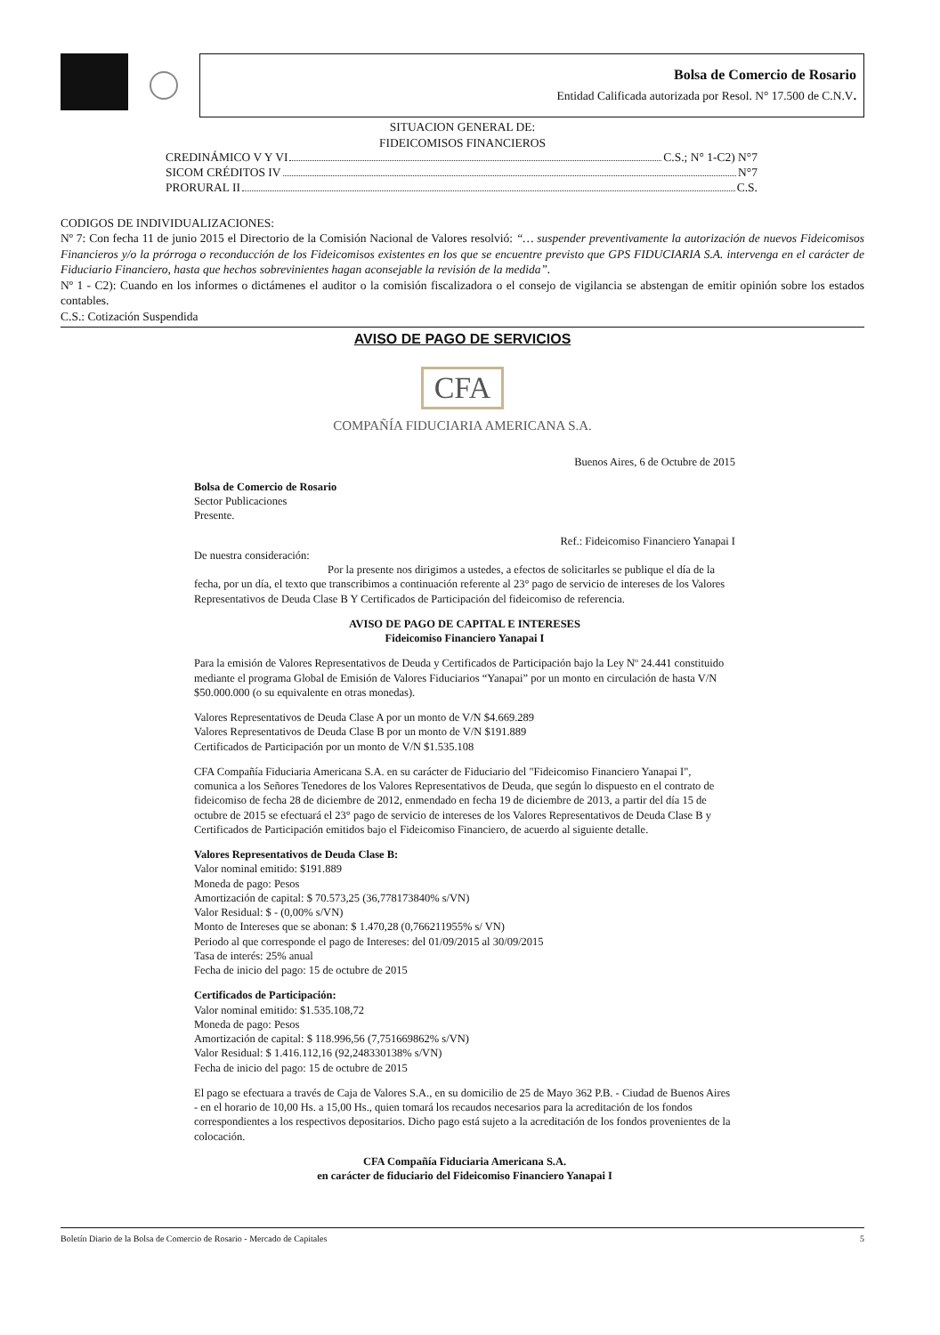Bolsa de Comercio de Rosario
Entidad Calificada autorizada por Resol. N° 17.500 de C.N.V.
SITUACION GENERAL DE:
FIDEICOMISOS FINANCIEROS
CREDINÁMICO V Y VI C.S.; N° 1-C2) N°7
SICOM CRÉDITOS IV N°7
PRORURAL II C.S.
CODIGOS DE INDIVIDUALIZACIONES:
Nº 7: Con fecha 11 de junio 2015 el Directorio de la Comisión Nacional de Valores resolvió: “… suspender preventivamente la autorización de nuevos Fideicomisos Financieros y/o la prórroga o reconducción de los Fideicomisos existentes en los que se encuentre previsto que GPS FIDUCIARIA S.A. intervenga en el carácter de Fiduciario Financiero, hasta que hechos sobrevinientes hagan aconsejable la revisión de la medida”.
Nº 1 - C2): Cuando en los informes o dictámenes el auditor o la comisión fiscalizadora o el consejo de vigilancia se abstengan de emitir opinión sobre los estados contables.
C.S.: Cotización Suspendida
AVISO DE PAGO DE SERVICIOS
CFA
COMPAÑÍA FIDUCIARIA AMERICANA S.A.
Buenos Aires, 6 de Octubre de 2015
Bolsa de Comercio de Rosario
Sector Publicaciones
Presente.
Ref.: Fideicomiso Financiero Yanapai I
De nuestra consideración:
Por la presente nos dirigimos a ustedes, a efectos de solicitarles se publique el día de la fecha, por un día, el texto que transcribimos a continuación referente al 23° pago de servicio de intereses de los Valores Representativos de Deuda Clase B Y Certificados de Participación del fideicomiso de referencia.
AVISO DE PAGO DE CAPITAL E INTERESES
Fideicomiso Financiero Yanapai I
Para la emisión de Valores Representativos de Deuda y Certificados de Participación bajo la Ley Nº 24.441 constituido mediante el programa Global de Emisión de Valores Fiduciarios “Yanapai” por un monto en circulación de hasta V/N $50.000.000 (o su equivalente en otras monedas).
Valores Representativos de Deuda Clase A por un monto de V/N $4.669.289
Valores Representativos de Deuda Clase B por un monto de V/N $191.889
Certificados de Participación por un monto de V/N $1.535.108
CFA Compañía Fiduciaria Americana S.A. en su carácter de Fiduciario del "Fideicomiso Financiero Yanapai I", comunica a los Señores Tenedores de los Valores Representativos de Deuda, que según lo dispuesto en el contrato de fideicomiso de fecha 28 de diciembre de 2012, enmendado en fecha 19 de diciembre de 2013, a partir del día 15 de octubre de 2015 se efectuará el 23° pago de servicio de intereses de los Valores Representativos de Deuda Clase B y Certificados de Participación emitidos bajo el Fideicomiso Financiero, de acuerdo al siguiente detalle.
Valores Representativos de Deuda Clase B:
Valor nominal emitido: $191.889
Moneda de pago: Pesos
Amortización de capital: $ 70.573,25 (36,778173840% s/VN)
Valor Residual: $ - (0,00% s/VN)
Monto de Intereses que se abonan: $ 1.470,28 (0,766211955% s/ VN)
Periodo al que corresponde el pago de Intereses: del 01/09/2015 al 30/09/2015
Tasa de interés: 25% anual
Fecha de inicio del pago: 15 de octubre de 2015
Certificados de Participación:
Valor nominal emitido: $1.535.108,72
Moneda de pago: Pesos
Amortización de capital: $ 118.996,56 (7,751669862% s/VN)
Valor Residual: $ 1.416.112,16 (92,248330138% s/VN)
Fecha de inicio del pago: 15 de octubre de 2015
El pago se efectuara a través de Caja de Valores S.A., en su domicilio de 25 de Mayo 362 P.B. - Ciudad de Buenos Aires - en el horario de 10,00 Hs. a 15,00 Hs., quien tomará los recaudos necesarios para la acreditación de los fondos correspondientes a los respectivos depositarios. Dicho pago está sujeto a la acreditación de los fondos provenientes de la colocación.
CFA Compañía Fiduciaria Americana S.A.
en carácter de fiduciario del Fideicomiso Financiero Yanapai I
Boletín Diario de la Bolsa de Comercio de Rosario - Mercado de Capitales 5